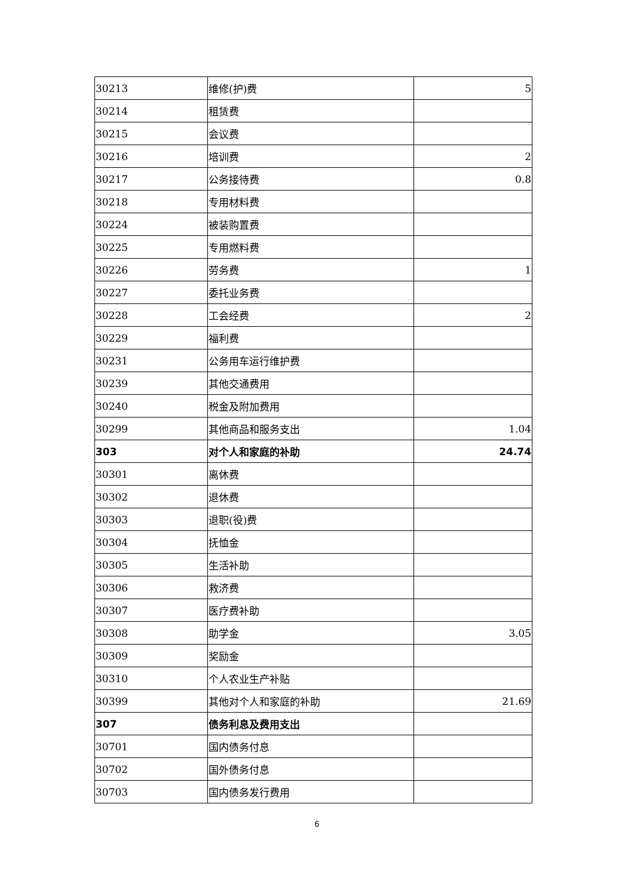| 30213 | 维修(护)费 | 5 |
| 30214 | 租赁费 | |
| 30215 | 会议费 | |
| 30216 | 培训费 | 2 |
| 30217 | 公务接待费 | 0.8 |
| 30218 | 专用材料费 | |
| 30224 | 被装购置费 | |
| 30225 | 专用燃料费 | |
| 30226 | 劳务费 | 1 |
| 30227 | 委托业务费 | |
| 30228 | 工会经费 | 2 |
| 30229 | 福利费 | |
| 30231 | 公务用车运行维护费 | |
| 30239 | 其他交通费用 | |
| 30240 | 税金及附加费用 | |
| 30299 | 其他商品和服务支出 | 1.04 |
| 303 | 对个人和家庭的补助 | 24.74 |
| 30301 | 离休费 | |
| 30302 | 退休费 | |
| 30303 | 退职(役)费 | |
| 30304 | 抚恤金 | |
| 30305 | 生活补助 | |
| 30306 | 救济费 | |
| 30307 | 医疗费补助 | |
| 30308 | 助学金 | 3.05 |
| 30309 | 奖励金 | |
| 30310 | 个人农业生产补贴 | |
| 30399 | 其他对个人和家庭的补助 | 21.69 |
| 307 | 债务利息及费用支出 | |
| 30701 | 国内债务付息 | |
| 30702 | 国外债务付息 | |
| 30703 | 国内债务发行费用 | |
6